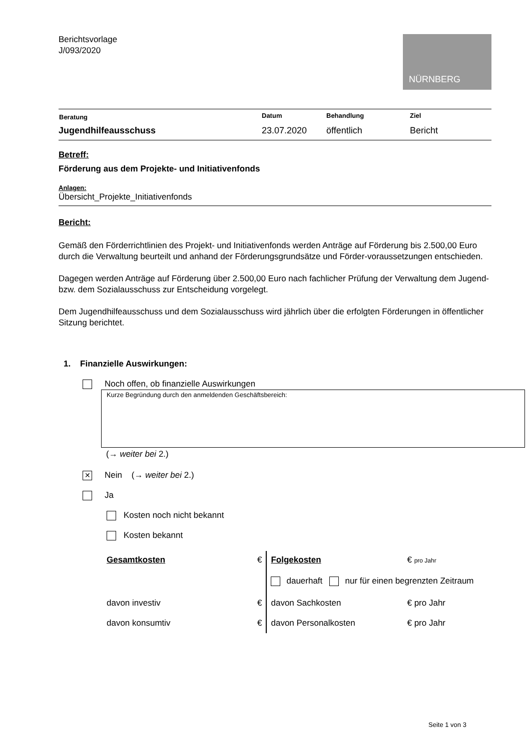Berichtsvorlage
J/093/2020
NÜRNBERG
| Beratung | Datum | Behandlung | Ziel |
| --- | --- | --- | --- |
| Jugendhilfeausschuss | 23.07.2020 | öffentlich | Bericht |
Betreff:
Förderung aus dem Projekte- und Initiativenfonds
Anlagen:
Übersicht_Projekte_Initiativenfonds
Bericht:
Gemäß den Förderrichtlinien des Projekt- und Initiativenfonds werden Anträge auf Förderung bis 2.500,00 Euro durch die Verwaltung beurteilt und anhand der Förderungsgrundsätze und Förder-voraussetzungen entschieden.
Dagegen werden Anträge auf Förderung über 2.500,00 Euro nach fachlicher Prüfung der Verwaltung dem Jugend- bzw. dem Sozialausschuss zur Entscheidung vorgelegt.
Dem Jugendhilfeausschuss und dem Sozialausschuss wird jährlich über die erfolgten Förderungen in öffentlicher Sitzung berichtet.
1. Finanzielle Auswirkungen:
Noch offen, ob finanzielle Auswirkungen
Kurze Begründung durch den anmeldenden Geschäftsbereich:
(→ weiter bei 2.)
✕ Nein (→ weiter bei 2.)
Ja
Kosten noch nicht bekannt
Kosten bekannt
| Gesamtkosten | € | Folgekosten | € pro Jahr |
| | | dauerhaft nur für einen begrenzten Zeitraum | |
| davon investiv | € | davon Sachkosten | € pro Jahr |
| davon konsumtiv | € | davon Personalkosten | € pro Jahr |
Seite 1 von 3